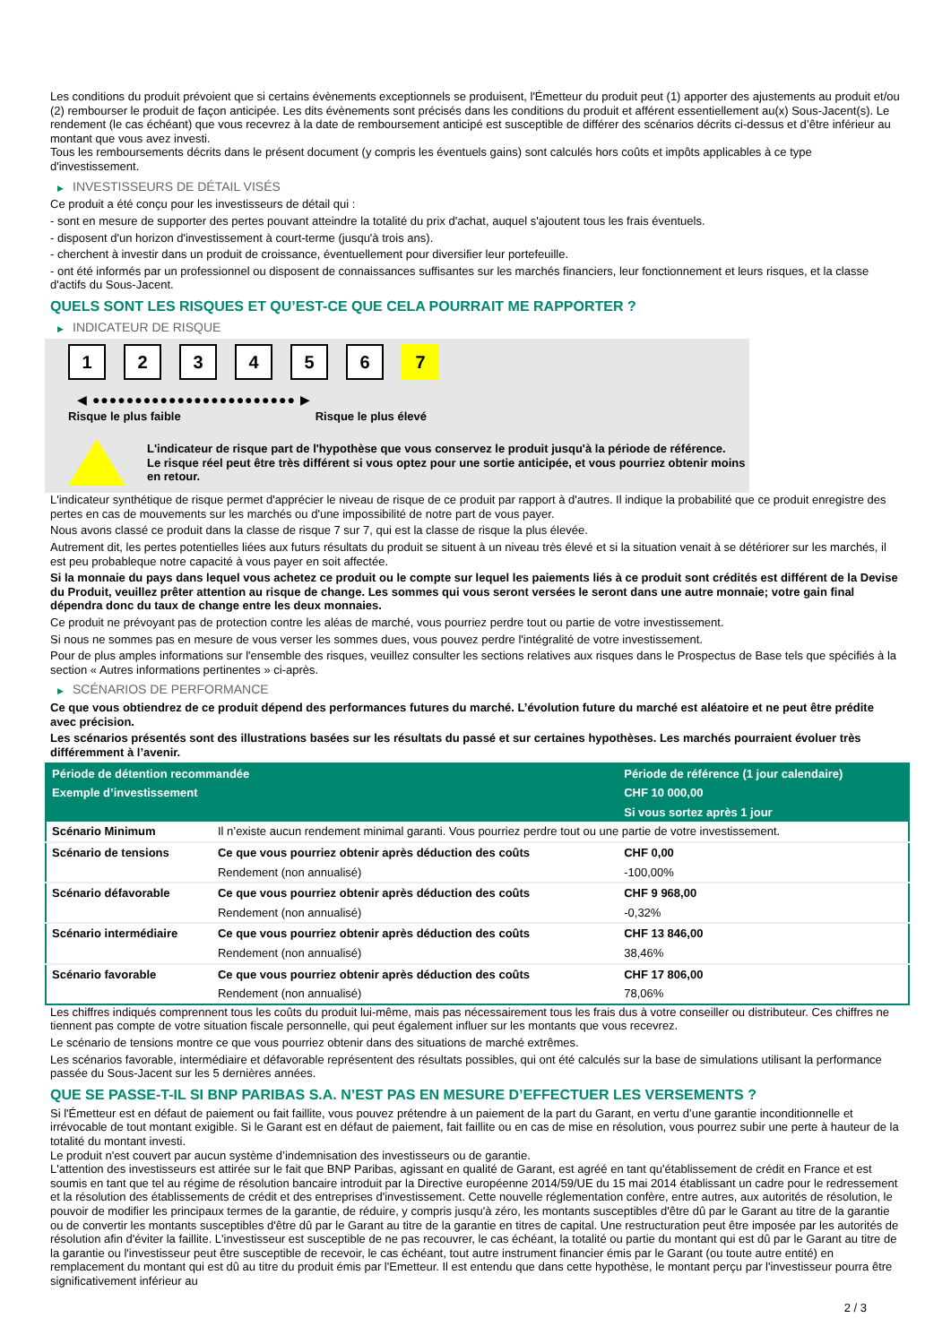Les conditions du produit prévoient que si certains évènements exceptionnels se produisent, l'Émetteur du produit peut (1) apporter des ajustements au produit et/ou (2) rembourser le produit de façon anticipée. Les dits évènements sont précisés dans les conditions du produit et afférent essentiellement au(x) Sous-Jacent(s). Le rendement (le cas échéant) que vous recevrez à la date de remboursement anticipé est susceptible de différer des scénarios décrits ci-dessus et d’être inférieur au montant que vous avez investi.
Tous les remboursements décrits dans le présent document (y compris les éventuels gains) sont calculés hors coûts et impôts applicables à ce type d'investissement.
▶ INVESTISSEURS DE DÉTAIL VISÉS
Ce produit a été conçu pour les investisseurs de détail qui :
- sont en mesure de supporter des pertes pouvant atteindre la totalité du prix d'achat, auquel s'ajoutent tous les frais éventuels.
- disposent d'un horizon d'investissement à court-terme (jusqu'à trois ans).
- cherchent à investir dans un produit de croissance, éventuellement pour diversifier leur portefeuille.
- ont été informés par un professionnel ou disposent de connaissances suffisantes sur les marchés financiers, leur fonctionnement et leurs risques, et la classe d'actifs du Sous-Jacent.
QUELS SONT LES RISQUES ET QU’EST-CE QUE CELA POURRAIT ME RAPPORTER ?
▶ INDICATEUR DE RISQUE
1 2 3 4 5 6 7
◀ ●●●●●●●●●●●●●●●●●●●●●●●● ▶
Risque le plus faible Risque le plus élevé
L'indicateur de risque part de l'hypothèse que vous conservez le produit jusqu'à la période de référence.
Le risque réel peut être très différent si vous optez pour une sortie anticipée, et vous pourriez obtenir moins en retour.
L'indicateur synthétique de risque permet d'apprécier le niveau de risque de ce produit par rapport à d'autres. Il indique la probabilité que ce produit enregistre des pertes en cas de mouvements sur les marchés ou d'une impossibilité de notre part de vous payer.
Nous avons classé ce produit dans la classe de risque 7 sur 7, qui est la classe de risque la plus élevée.
Autrement dit, les pertes potentielles liées aux futurs résultats du produit se situent à un niveau très élevé et si la situation venait à se détériorer sur les marchés, il est peu probableque notre capacité à vous payer en soit affectée.
Si la monnaie du pays dans lequel vous achetez ce produit ou le compte sur lequel les paiements liés à ce produit sont crédités est différent de la Devise du Produit, veuillez prêter attention au risque de change. Les sommes qui vous seront versées le seront dans une autre monnaie; votre gain final dépendra donc du taux de change entre les deux monnaies.
Ce produit ne prévoyant pas de protection contre les aléas de marché, vous pourriez perdre tout ou partie de votre investissement.
Si nous ne sommes pas en mesure de vous verser les sommes dues, vous pouvez perdre l'intégralité de votre investissement.
Pour de plus amples informations sur l'ensemble des risques, veuillez consulter les sections relatives aux risques dans le Prospectus de Base tels que spécifiés à la section « Autres informations pertinentes » ci-après.
▶ SCÉNARIOS DE PERFORMANCE
Ce que vous obtiendrez de ce produit dépend des performances futures du marché. L’évolution future du marché est aléatoire et ne peut être prédite avec précision.
Les scénarios présentés sont des illustrations basées sur les résultats du passé et sur certaines hypothèses. Les marchés pourraient évoluer très différemment à l’avenir.
| Période de détention recommandée | | Période de référence (1 jour calendaire) |
| --- | --- | --- |
| Exemple d’investissement | | CHF 10 000,00 |
| | | Si vous sortez après 1 jour |
| Scénario Minimum | Il n’existe aucun rendement minimal garanti. Vous pourriez perdre tout ou une partie de votre investissement. | |
| Scénario de tensions | Ce que vous pourriez obtenir après déduction des coûts | CHF 0,00 |
| | Rendement (non annualisé) | -100,00% |
| Scénario défavorable | Ce que vous pourriez obtenir après déduction des coûts | CHF 9 968,00 |
| | Rendement (non annualisé) | -0,32% |
| Scénario intermédiaire | Ce que vous pourriez obtenir après déduction des coûts | CHF 13 846,00 |
| | Rendement (non annualisé) | 38,46% |
| Scénario favorable | Ce que vous pourriez obtenir après déduction des coûts | CHF 17 806,00 |
| | Rendement (non annualisé) | 78,06% |
Les chiffres indiqués comprennent tous les coûts du produit lui-même, mais pas nécessairement tous les frais dus à votre conseiller ou distributeur. Ces chiffres ne tiennent pas compte de votre situation fiscale personnelle, qui peut également influer sur les montants que vous recevrez.
Le scénario de tensions montre ce que vous pourriez obtenir dans des situations de marché extrêmes.
Les scénarios favorable, intermédiaire et défavorable représentent des résultats possibles, qui ont été calculés sur la base de simulations utilisant la performance passée du Sous-Jacent sur les 5 dernières années.
QUE SE PASSE-T-IL SI BNP PARIBAS S.A. N’EST PAS EN MESURE D’EFFECTUER LES VERSEMENTS ?
Si l'Émetteur est en défaut de paiement ou fait faillite, vous pouvez prétendre à un paiement de la part du Garant, en vertu d’une garantie inconditionnelle et irrévocable de tout montant exigible. Si le Garant est en défaut de paiement, fait faillite ou en cas de mise en résolution, vous pourrez subir une perte à hauteur de la totalité du montant investi.
Le produit n'est couvert par aucun système d’indemnisation des investisseurs ou de garantie.
L'attention des investisseurs est attirée sur le fait que BNP Paribas, agissant en qualité de Garant, est agréé en tant qu'établissement de crédit en France et est soumis en tant que tel au régime de résolution bancaire introduit par la Directive européenne 2014/59/UE du 15 mai 2014 établissant un cadre pour le redressement et la résolution des établissements de crédit et des entreprises d'investissement. Cette nouvelle réglementation confère, entre autres, aux autorités de résolution, le pouvoir de modifier les principaux termes de la garantie, de réduire, y compris jusqu'à zéro, les montants susceptibles d'être dû par le Garant au titre de la garantie ou de convertir les montants susceptibles d'être dû par le Garant au titre de la garantie en titres de capital. Une restructuration peut être imposée par les autorités de résolution afin d'éviter la faillite. L'investisseur est susceptible de ne pas recouvrer, le cas échéant, la totalité ou partie du montant qui est dû par le Garant au titre de la garantie ou l'investisseur peut être susceptible de recevoir, le cas échéant, tout autre instrument financier émis par le Garant (ou toute autre entité) en remplacement du montant qui est dû au titre du produit émis par l'Emetteur. Il est entendu que dans cette hypothèse, le montant perçu par l'investisseur pourra être significativement inférieur au
2 / 3